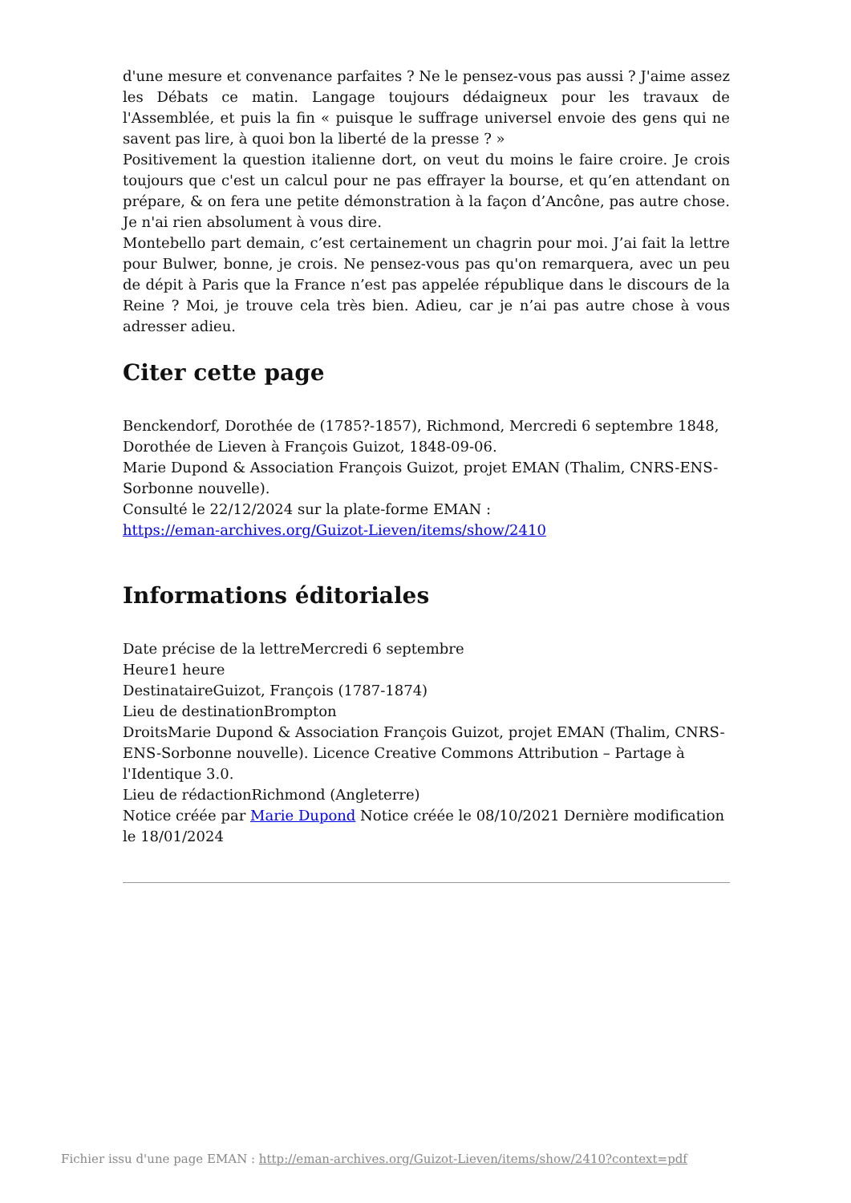d'une mesure et convenance parfaites ? Ne le pensez-vous pas aussi ? J'aime assez les Débats ce matin. Langage toujours dédaigneux pour les travaux de l'Assemblée, et puis la fin « puisque le suffrage universel envoie des gens qui ne savent pas lire, à quoi bon la liberté de la presse ? »
Positivement la question italienne dort, on veut du moins le faire croire. Je crois toujours que c'est un calcul pour ne pas effrayer la bourse, et qu’en attendant on prépare, & on fera une petite démonstration à la façon d’Ancône, pas autre chose. Je n'ai rien absolument à vous dire.
Montebello part demain, c’est certainement un chagrin pour moi. J’ai fait la lettre pour Bulwer, bonne, je crois. Ne pensez-vous pas qu'on remarquera, avec un peu de dépit à Paris que la France n’est pas appelée république dans le discours de la Reine ? Moi, je trouve cela très bien. Adieu, car je n’ai pas autre chose à vous adresser adieu.
Citer cette page
Benckendorf, Dorothée de (1785?-1857), Richmond, Mercredi 6 septembre 1848, Dorothée de Lieven à François Guizot, 1848-09-06.
Marie Dupond & Association François Guizot, projet EMAN (Thalim, CNRS-ENS-Sorbonne nouvelle).
Consulté le 22/12/2024 sur la plate-forme EMAN :
https://eman-archives.org/Guizot-Lieven/items/show/2410
Informations éditoriales
Date précise de la lettreMercredi 6 septembre
Heure1 heure
DestinataireGuizot, François (1787-1874)
Lieu de destinationBrompton
DroitsMarie Dupond & Association François Guizot, projet EMAN (Thalim, CNRS-ENS-Sorbonne nouvelle). Licence Creative Commons Attribution – Partage à l'Identique 3.0.
Lieu de rédactionRichmond (Angleterre)
Notice créée par Marie Dupond Notice créée le 08/10/2021 Dernière modification le 18/01/2024
Fichier issu d'une page EMAN : http://eman-archives.org/Guizot-Lieven/items/show/2410?context=pdf